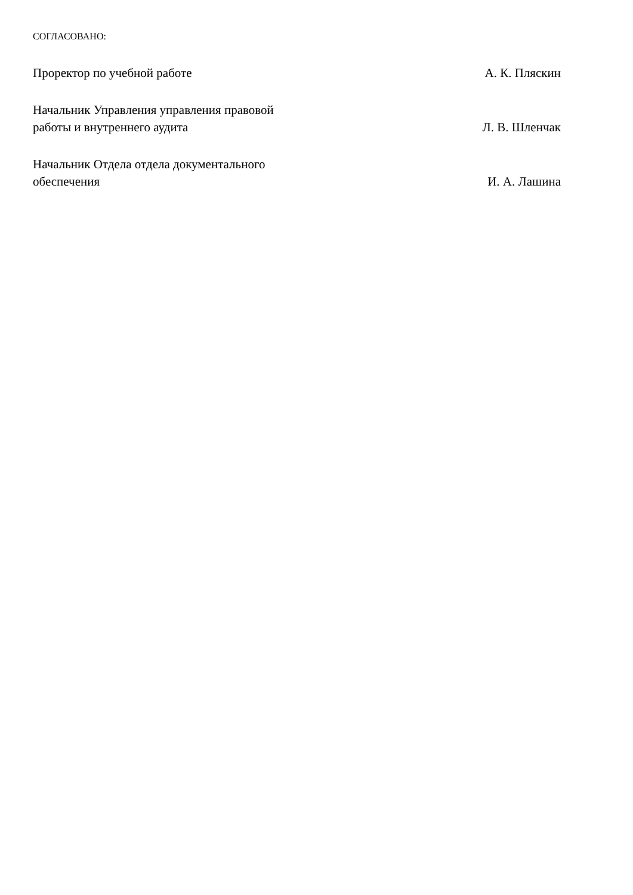СОГЛАСОВАНО:
Проректор по учебной работе
А. К. Пляскин
Начальник Управления управления правовой
работы и внутреннего аудита
Л. В. Шленчак
Начальник Отдела отдела документального
обеспечения
И. А. Лашина